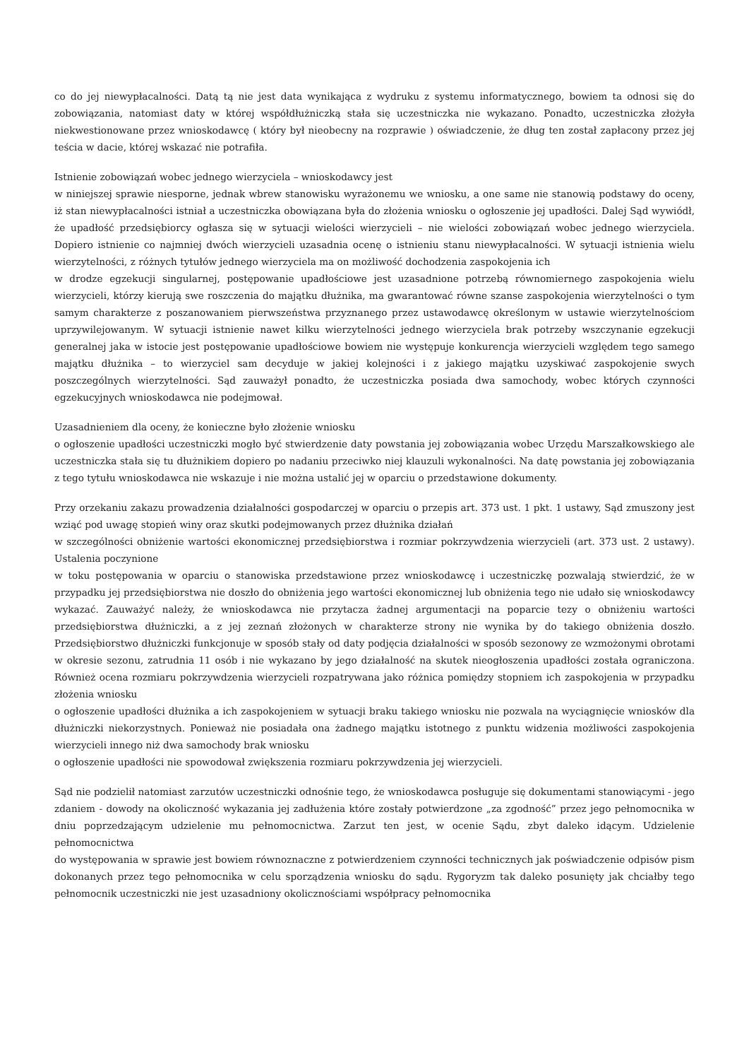co do jej niewypłacalności. Datą tą nie jest data wynikająca z wydruku z systemu informatycznego, bowiem ta odnosi się do zobowiązania, natomiast daty w której współdłużniczką stała się uczestniczka nie wykazano. Ponadto, uczestniczka złożyła niekwestionowane przez wnioskodawcę ( który był nieobecny na rozprawie ) oświadczenie, że dług ten został zapłacony przez jej teścia w dacie, której wskazać nie potrafiła.
Istnienie zobowiązań wobec jednego wierzyciela – wnioskodawcy jest
w niniejszej sprawie niesporne, jednak wbrew stanowisku wyrażonemu we wniosku, a one same nie stanowią podstawy do oceny, iż stan niewypłacalności istniał a uczestniczka obowiązana była do złożenia wniosku o ogłoszenie jej upadłości. Dalej Sąd wywiódł, że upadłość przedsiębiorcy ogłasza się w sytuacji wielości wierzycieli – nie wielości zobowiązań wobec jednego wierzyciela. Dopiero istnienie co najmniej dwóch wierzycieli uzasadnia ocenę o istnieniu stanu niewypłacalności. W sytuacji istnienia wielu wierzytelności, z różnych tytułów jednego wierzyciela ma on możliwość dochodzenia zaspokojenia ich
w drodze egzekucji singularnej, postępowanie upadłościowe jest uzasadnione potrzebą równomiernego zaspokojenia wielu wierzycieli, którzy kierują swe roszczenia do majątku dłużnika, ma gwarantować równe szanse zaspokojenia wierzytelności o tym samym charakterze z poszanowaniem pierwszeństwa przyznanego przez ustawodawcę określonym w ustawie wierzytelnościom uprzywilejowanym. W sytuacji istnienie nawet kilku wierzytelności jednego wierzyciela brak potrzeby wszczynanie egzekucji generalnej jaka w istocie jest postępowanie upadłościowe bowiem nie występuje konkurencja wierzycieli względem tego samego majątku dłużnika – to wierzyciel sam decyduje w jakiej kolejności i z jakiego majątku uzyskiwać zaspokojenie swych poszczególnych wierzytelności. Sąd zauważył ponadto, że uczestniczka posiada dwa samochody, wobec których czynności egzekucyjnych wnioskodawca nie podejmował.
Uzasadnieniem dla oceny, że konieczne było złożenie wniosku
o ogłoszenie upadłości uczestniczki mogło być stwierdzenie daty powstania jej zobowiązania wobec Urzędu Marszałkowskiego ale uczestniczka stała się tu dłużnikiem dopiero po nadaniu przeciwko niej klauzuli wykonalności. Na datę powstania jej zobowiązania z tego tytułu wnioskodawca nie wskazuje i nie można ustalić jej w oparciu o przedstawione dokumenty.
Przy orzekaniu zakazu prowadzenia działalności gospodarczej w oparciu o przepis art. 373 ust. 1 pkt. 1 ustawy, Sąd zmuszony jest wziąć pod uwagę stopień winy oraz skutki podejmowanych przez dłużnika działań
w szczególności obniżenie wartości ekonomicznej przedsiębiorstwa i rozmiar pokrzywdzenia wierzycieli (art. 373 ust. 2 ustawy). Ustalenia poczynione
w toku postępowania w oparciu o stanowiska przedstawione przez wnioskodawcę i uczestniczkę pozwalają stwierdzić, że w przypadku jej przedsiębiorstwa nie doszło do obniżenia jego wartości ekonomicznej lub obniżenia tego nie udało się wnioskodawcy wykazać. Zauważyć należy, że wnioskodawca nie przytacza żadnej argumentacji na poparcie tezy o obniżeniu wartości przedsiębiorstwa dłużniczki, a z jej zeznań złożonych w charakterze strony nie wynika by do takiego obniżenia doszło. Przedsiębiorstwo dłużniczki funkcjonuje w sposób stały od daty podjęcia działalności w sposób sezonowy ze wzmożonymi obrotami w okresie sezonu, zatrudnia 11 osób i nie wykazano by jego działalność na skutek nieogłoszenia upadłości została ograniczona. Również ocena rozmiaru pokrzywdzenia wierzycieli rozpatrywana jako różnica pomiędzy stopniem ich zaspokojenia w przypadku złożenia wniosku
o ogłoszenie upadłości dłużnika a ich zaspokojeniem w sytuacji braku takiego wniosku nie pozwala na wyciągnięcie wniosków dla dłużniczki niekorzystnych. Ponieważ nie posiadała ona żadnego majątku istotnego z punktu widzenia możliwości zaspokojenia wierzycieli innego niż dwa samochody brak wniosku
o ogłoszenie upadłości nie spowodował zwiększenia rozmiaru pokrzywdzenia jej wierzycieli.
Sąd nie podzielił natomiast zarzutów uczestniczki odnośnie tego, że wnioskodawca posługuje się dokumentami stanowiącymi - jego zdaniem - dowody na okoliczność wykazania jej zadłużenia które zostały potwierdzone „za zgodność” przez jego pełnomocnika w dniu poprzedzającym udzielenie mu pełnomocnictwa. Zarzut ten jest, w ocenie Sądu, zbyt daleko idącym. Udzielenie pełnomocnictwa
do występowania w sprawie jest bowiem równoznaczne z potwierdzeniem czynności technicznych jak poświadczenie odpisów pism dokonanych przez tego pełnomocnika w celu sporządzenia wniosku do sądu. Rygoryzm tak daleko posunięty jak chciałby tego pełnomocnik uczestniczki nie jest uzasadniony okolicznościami współpracy pełnomocnika